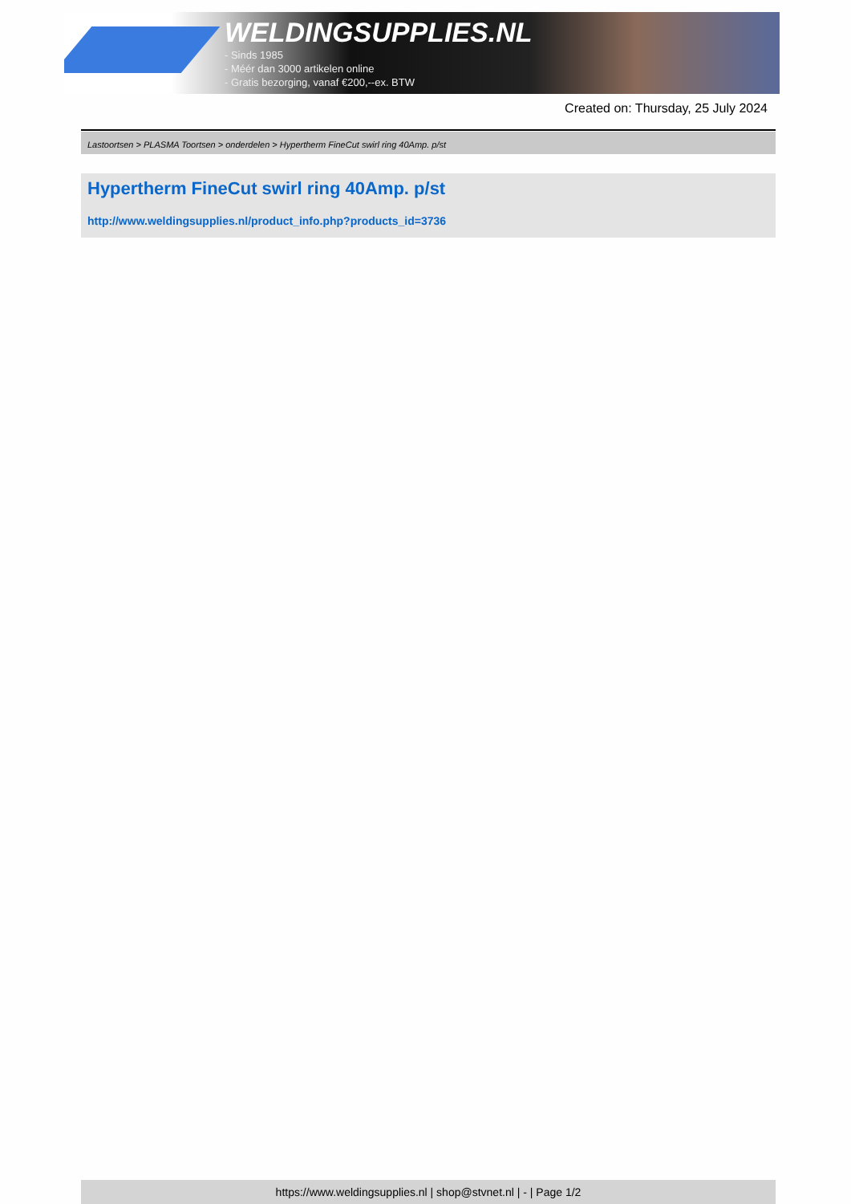WELDINGSUPPLIES.NL
- Sinds 1985
- Méér dan 3000 artikelen online
- Gratis bezorging, vanaf €200,--ex. BTW
Created on: Thursday, 25 July 2024
Lastoortsen > PLASMA Toortsen > onderdelen > Hypertherm FineCut swirl ring 40Amp. p/st
Hypertherm FineCut swirl ring 40Amp. p/st
http://www.weldingsupplies.nl/product_info.php?products_id=3736
https://www.weldingsupplies.nl | shop@stvnet.nl | - | Page 1/2